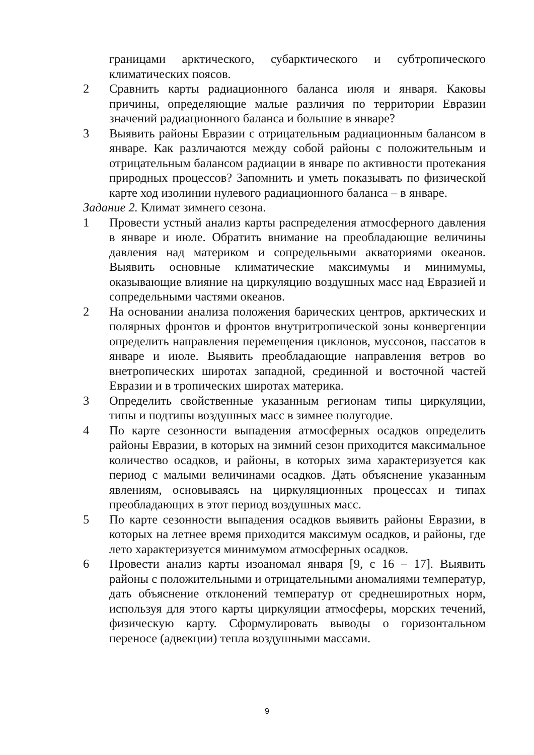границами арктического, субарктического и субтропического климатических поясов.
2 Сравнить карты радиационного баланса июля и января. Каковы причины, определяющие малые различия по территории Евразии значений радиационного баланса и большие в январе?
3 Выявить районы Евразии с отрицательным радиационным балансом в январе. Как различаются между собой районы с положительным и отрицательным балансом радиации в январе по активности протекания природных процессов? Запомнить и уметь показывать по физической карте ход изолинии нулевого радиационного баланса – в январе.
Задание 2. Климат зимнего сезона.
1 Провести устный анализ карты распределения атмосферного давления в январе и июле. Обратить внимание на преобладающие величины давления над материком и сопредельными акваториями океанов. Выявить основные климатические максимумы и минимумы, оказывающие влияние на циркуляцию воздушных масс над Евразией и сопредельными частями океанов.
2 На основании анализа положения барических центров, арктических и полярных фронтов и фронтов внутритропической зоны конвергенции определить направления перемещения циклонов, муссонов, пассатов в январе и июле. Выявить преобладающие направления ветров во внетропических широтах западной, срединной и восточной частей Евразии и в тропических широтах материка.
3 Определить свойственные указанным регионам типы циркуляции, типы и подтипы воздушных масс в зимнее полугодие.
4 По карте сезонности выпадения атмосферных осадков определить районы Евразии, в которых на зимний сезон приходится максимальное количество осадков, и районы, в которых зима характеризуется как период с малыми величинами осадков. Дать объяснение указанным явлениям, основываясь на циркуляционных процессах и типах преобладающих в этот период воздушных масс.
5 По карте сезонности выпадения осадков выявить районы Евразии, в которых на летнее время приходится максимум осадков, и районы, где лето характеризуется минимумом атмосферных осадков.
6 Провести анализ карты изоаномал января [9, с 16 – 17]. Выявить районы с положительными и отрицательными аномалиями температур, дать объяснение отклонений температур от среднеширотных норм, используя для этого карты циркуляции атмосферы, морских течений, физическую карту. Сформулировать выводы о горизонтальном переносе (адвекции) тепла воздушными массами.
9